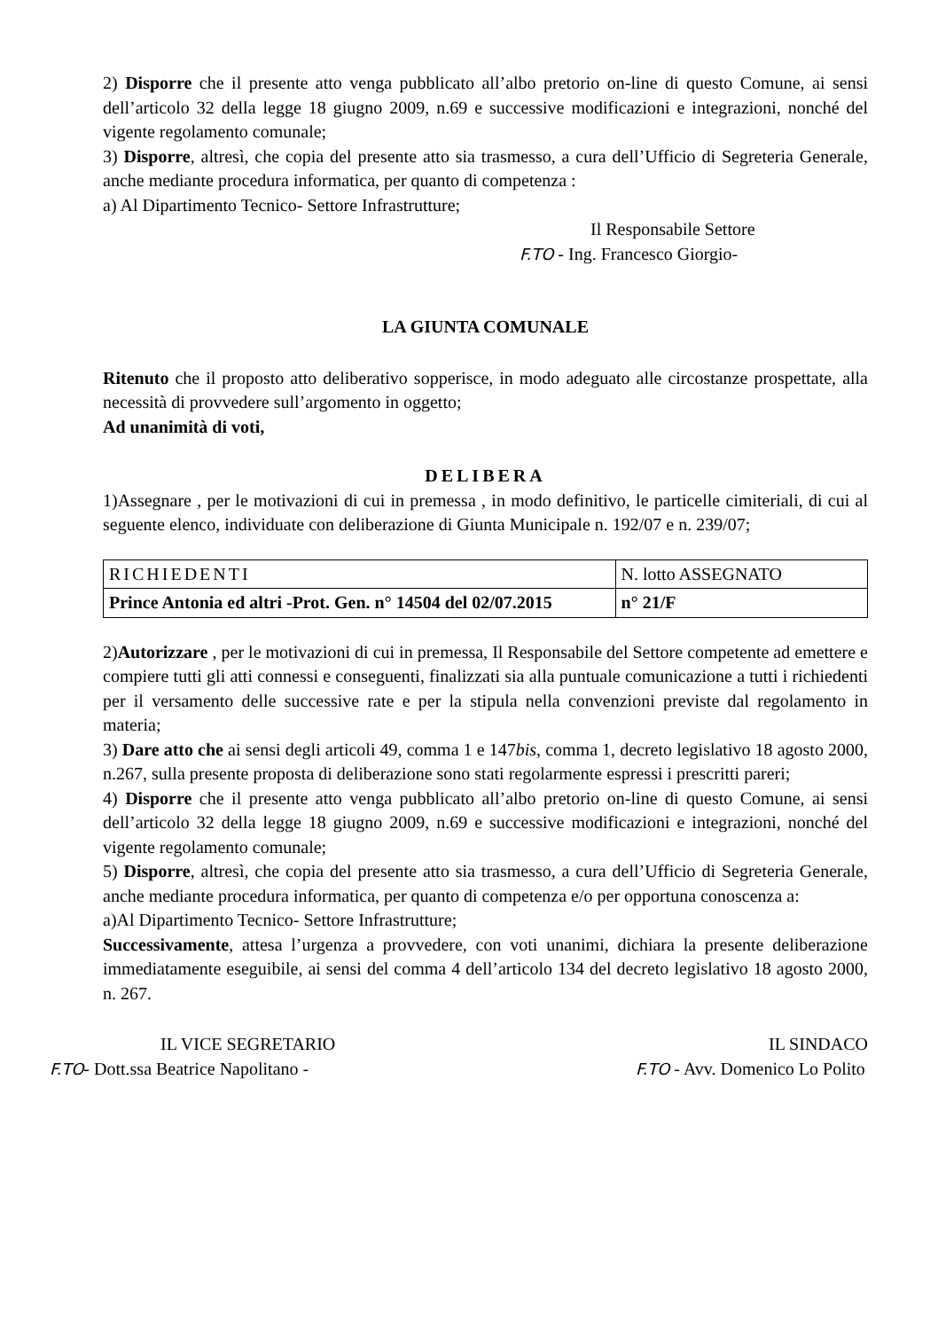2) Disporre che il presente atto venga pubblicato all’albo pretorio on-line di questo Comune, ai sensi dell’articolo 32 della legge 18 giugno 2009, n.69 e successive modificazioni e integrazioni, nonché del vigente regolamento comunale;
3) Disporre, altresì, che copia del presente atto sia trasmesso, a cura dell’Ufficio di Segreteria Generale, anche mediante procedura informatica, per quanto di competenza :
a) Al Dipartimento Tecnico- Settore Infrastrutture;
Il Responsabile Settore
F.TO - Ing. Francesco Giorgio-
LA GIUNTA COMUNALE
Ritenuto che il proposto atto deliberativo sopperisce, in modo adeguato alle circostanze prospettate, alla necessità di provvedere sull’argomento in oggetto;
Ad unanimità di voti,
DELIBERA
1)Assegnare , per le motivazioni di cui in premessa , in modo definitivo, le particelle cimiteriali, di cui al seguente elenco, individuate con deliberazione di Giunta Municipale n. 192/07 e n. 239/07;
| RICHIEDENTI | N. lotto ASSEGNATO |
| Prince Antonia ed altri -Prot. Gen. n° 14504 del 02/07.2015 | n° 21/F |
2)Autorizzare , per le motivazioni di cui in premessa, Il Responsabile del Settore competente ad emettere e compiere tutti gli atti connessi e conseguenti, finalizzati sia alla puntuale comunicazione a tutti i richiedenti per il versamento delle successive rate e per la stipula nella convenzioni previste dal regolamento in materia;
3) Dare atto che ai sensi degli articoli 49, comma 1 e 147bis, comma 1, decreto legislativo 18 agosto 2000, n.267, sulla presente proposta di deliberazione sono stati regolarmente espressi i prescritti pareri;
4) Disporre che il presente atto venga pubblicato all’albo pretorio on-line di questo Comune, ai sensi dell’articolo 32 della legge 18 giugno 2009, n.69 e successive modificazioni e integrazioni, nonché del vigente regolamento comunale;
5) Disporre, altresì, che copia del presente atto sia trasmesso, a cura dell’Ufficio di Segreteria Generale, anche mediante procedura informatica, per quanto di competenza e/o per opportuna conoscenza a:
a)Al Dipartimento Tecnico- Settore Infrastrutture;
Successivamente, attesa l’urgenza a provvedere, con voti unanimi, dichiara la presente deliberazione immediatamente eseguibile, ai sensi del comma 4 dell’articolo 134 del decreto legislativo 18 agosto 2000, n. 267.
IL VICE SEGRETARIO
F.TO- Dott.ssa Beatrice Napolitano -
IL SINDACO
F.TO - Avv. Domenico Lo Polito